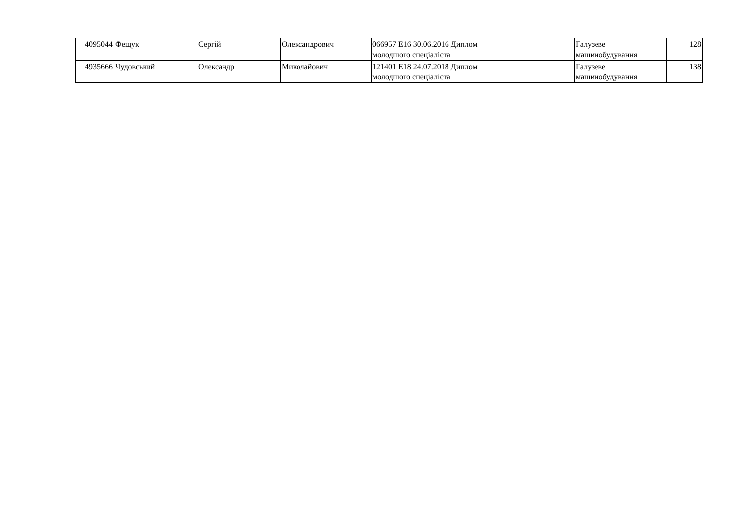| 4095044 | Фещук | Сергій | Олександрович | 066957 E16 30.06.2016 Диплом молодшого спеціаліста | | Галузеве машинобудування | 128 |
| 4935666 | Чудовський | Олександр | Миколайович | 121401 E18 24.07.2018 Диплом молодшого спеціаліста | | Галузеве машинобудування | 138 |